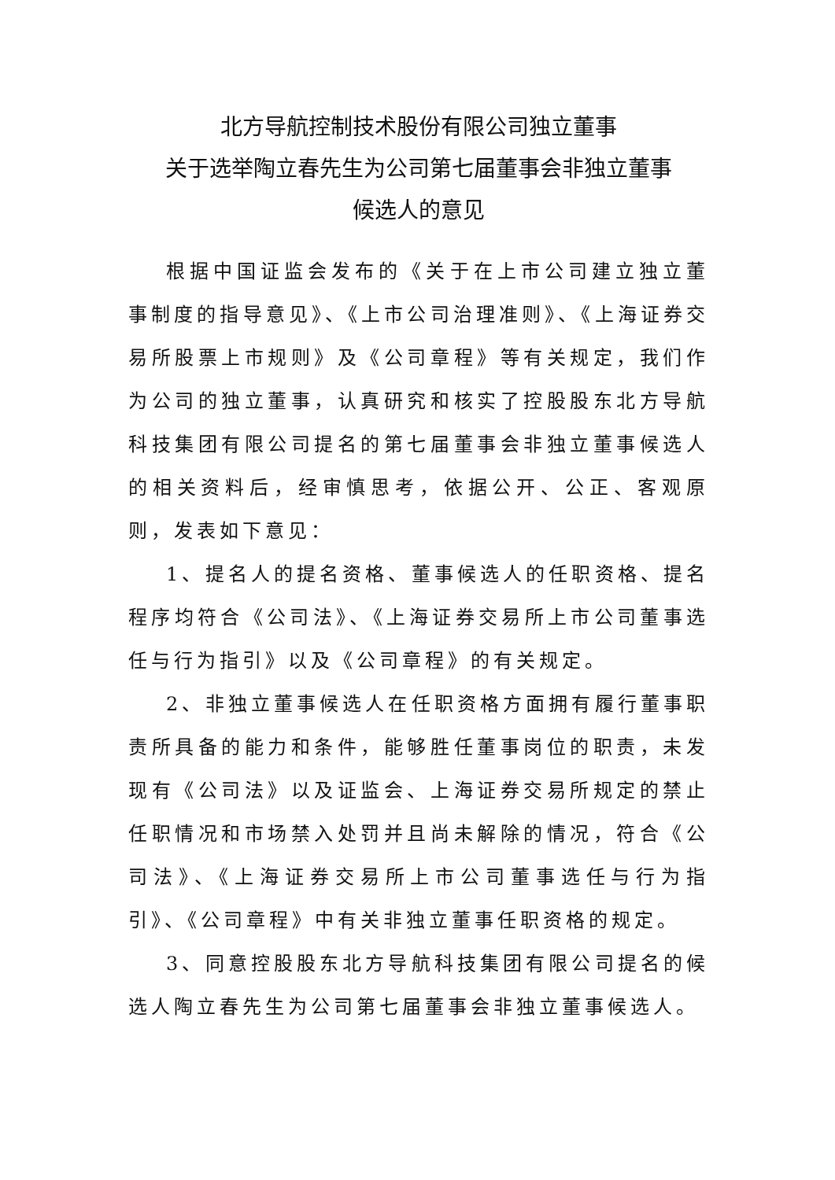北方导航控制技术股份有限公司独立董事
关于选举陶立春先生为公司第七届董事会非独立董事
候选人的意见
根据中国证监会发布的《关于在上市公司建立独立董事制度的指导意见》、《上市公司治理准则》、《上海证券交易所股票上市规则》及《公司章程》等有关规定，我们作为公司的独立董事，认真研究和核实了控股股东北方导航科技集团有限公司提名的第七届董事会非独立董事候选人的相关资料后，经审慎思考，依据公开、公正、客观原则，发表如下意见：
1、提名人的提名资格、董事候选人的任职资格、提名程序均符合《公司法》、《上海证券交易所上市公司董事选任与行为指引》以及《公司章程》的有关规定。
2、非独立董事候选人在任职资格方面拥有履行董事职责所具备的能力和条件，能够胜任董事岗位的职责，未发现有《公司法》以及证监会、上海证券交易所规定的禁止任职情况和市场禁入处罚并且尚未解除的情况，符合《公司法》、《上海证券交易所上市公司董事选任与行为指引》、《公司章程》中有关非独立董事任职资格的规定。
3、同意控股股东北方导航科技集团有限公司提名的候选人陶立春先生为公司第七届董事会非独立董事候选人。